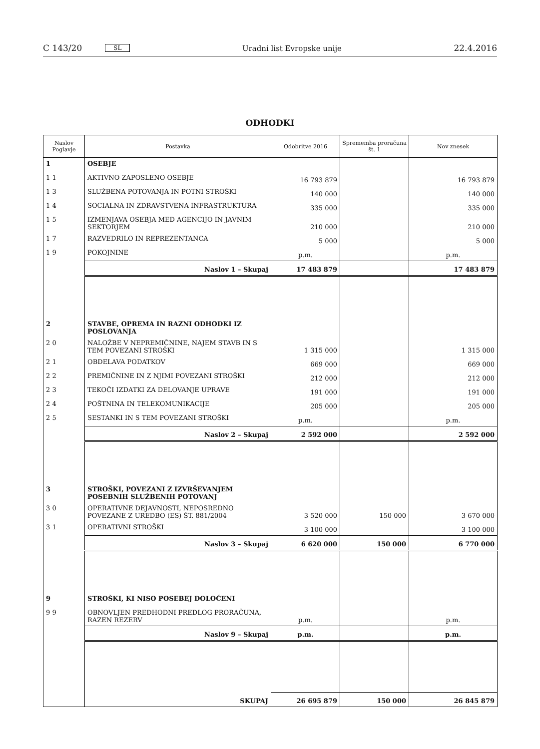C 143/20 SL
Uradni list Evropske unije 22.4.2016
ODHODKI
| Naslov Poglavje | Postavka | Odobritve 2016 | Sprememba proračuna št. 1 | Nov znesek |
| --- | --- | --- | --- | --- |
| 1 | OSEBJE | | | |
| 1 1 | AKTIVNO ZAPOSLENO OSEBJE | 16 793 879 | | 16 793 879 |
| 1 3 | SLUŽBENA POTOVANJA IN POTNI STROŠKI | 140 000 | | 140 000 |
| 1 4 | SOCIALNA IN ZDRAVSTVENA INFRASTRUKTURA | 335 000 | | 335 000 |
| 1 5 | IZMENJAVA OSEBJA MED AGENCIJO IN JAVNIM SEKTORJEM | 210 000 | | 210 000 |
| 1 7 | RAZVEDRILO IN REPREZENTANCA | 5 000 | | 5 000 |
| 1 9 | POKOJNINE | p.m. | | p.m. |
| | Naslov 1 – Skupaj | 17 483 879 | | 17 483 879 |
| 2 | STAVBE, OPREMA IN RAZNI ODHODKI IZ POSLOVANJA | | | |
| 2 0 | NALOŽBE V NEPREMIČNINE, NAJEM STAVB IN S TEM POVEZANI STROŠKI | 1 315 000 | | 1 315 000 |
| 2 1 | OBDELAVA PODATKOV | 669 000 | | 669 000 |
| 2 2 | PREMIČNINE IN Z NJIMI POVEZANI STROŠKI | 212 000 | | 212 000 |
| 2 3 | TEKOČI IZDATKI ZA DELOVANJE UPRAVE | 191 000 | | 191 000 |
| 2 4 | POŠTNINA IN TELEKOMUNIKACIJE | 205 000 | | 205 000 |
| 2 5 | SESTANKI IN S TEM POVEZANI STROŠKI | p.m. | | p.m. |
| | Naslov 2 – Skupaj | 2 592 000 | | 2 592 000 |
| 3 | STROŠKI, POVEZANI Z IZVRŠEVANJEM POSEBNIH SLUŽBENIH POTOVANJ | | | |
| 3 0 | OPERATIVNE DEJAVNOSTI, NEPOSREDNO POVEZANE Z UREDBO (ES) ŠT. 881/2004 | 3 520 000 | 150 000 | 3 670 000 |
| 3 1 | OPERATIVNI STROŠKI | 3 100 000 | | 3 100 000 |
| | Naslov 3 – Skupaj | 6 620 000 | 150 000 | 6 770 000 |
| 9 | STROŠKI, KI NISO POSEBEJ DOLOČENI | | | |
| 9 9 | OBNOVLJEN PREDHODNI PREDLOG PRORAČUNA, RAZEN REZERV | p.m. | | p.m. |
| | Naslov 9 – Skupaj | p.m. | | p.m. |
| | SKUPAJ | 26 695 879 | 150 000 | 26 845 879 |